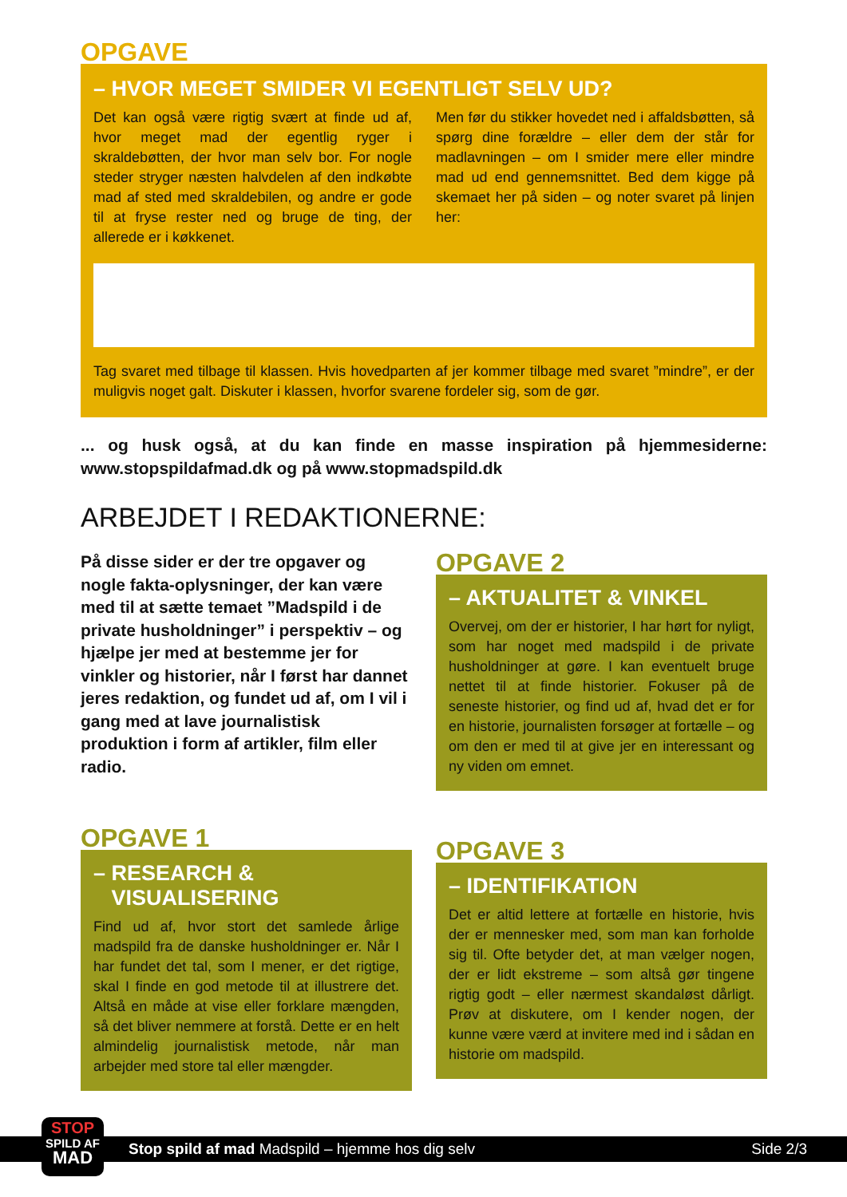OPGAVE
– HVOR MEGET SMIDER VI EGENTLIGT SELV UD?
Det kan også være rigtig svært at finde ud af, hvor meget mad der egentlig ryger i skraldebøtten, der hvor man selv bor. For nogle steder stryger næsten halvdelen af den indkøbte mad af sted med skraldebilen, og andre er gode til at fryse rester ned og bruge de ting, der allerede er i køkkenet.
Men før du stikker hovedet ned i affaldsbøtten, så spørg dine forældre – eller dem der står for madlavningen – om I smider mere eller mindre mad ud end gennemsnittet. Bed dem kigge på skemaet her på siden – og noter svaret på linjen her:
Tag svaret med tilbage til klassen. Hvis hovedparten af jer kommer tilbage med svaret ”mindre”, er der muligvis noget galt. Diskuter i klassen, hvorfor svarene fordeler sig, som de gør.
... og husk også, at du kan finde en masse inspiration på hjemmesiderne: www.stopspildafmad.dk og på www.stopmadspild.dk
ARBEJDET I REDAKTIONERNE:
På disse sider er der tre opgaver og nogle fakta-oplysninger, der kan være med til at sætte temaet ”Madspild i de private husholdninger” i perspektiv – og hjælpe jer med at bestemme jer for vinkler og historier, når I først har dannet jeres redaktion, og fundet ud af, om I vil i gang med at lave journalistisk produktion i form af artikler, film eller radio.
OPGAVE 1
– RESEARCH &
VISUALISERING
Find ud af, hvor stort det samlede årlige madspild fra de danske husholdninger er. Når I har fundet det tal, som I mener, er det rigtige, skal I finde en god metode til at illustrere det. Altså en måde at vise eller forklare mængden, så det bliver nemmere at forstå. Dette er en helt almindelig journalistisk metode, når man arbejder med store tal eller mængder.
OPGAVE 2
– AKTUALITET & VINKEL
Overvej, om der er historier, I har hørt for nyligt, som har noget med madspild i de private husholdninger at gøre. I kan eventuelt bruge nettet til at finde historier. Fokuser på de seneste historier, og find ud af, hvad det er for en historie, journalisten forsøger at fortælle – og om den er med til at give jer en interessant og ny viden om emnet.
OPGAVE 3
– IDENTIFIKATION
Det er altid lettere at fortælle en historie, hvis der er mennesker med, som man kan forholde sig til. Ofte betyder det, at man vælger nogen, der er lidt ekstreme – som altså gør tingene rigtig godt – eller nærmest skandaløst dårligt. Prøv at diskutere, om I kender nogen, der kunne være værd at invitere med ind i sådan en historie om madspild.
Stop spild af mad Madspild – hjemme hos dig selv Side 2/3
STOP
SPILD AF
MAD